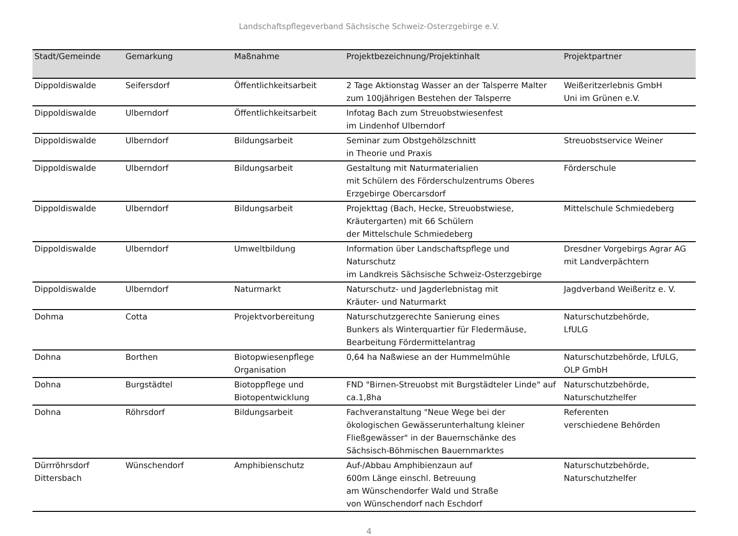Landschaftspflegeverband Sächsische Schweiz-Osterzgebirge e.V.
| Stadt/Gemeinde | Gemarkung | Maßnahme | Projektbezeichnung/Projektinhalt | Projektpartner |
| --- | --- | --- | --- | --- |
| Dippoldiswalde | Seifersdorf | Öffentlichkeitsarbeit | 2 Tage Aktionstag Wasser an der Talsperre Malter zum 100jährigen Bestehen der Talsperre | Weißeritzerlebnis GmbH Uni im Grünen e.V. |
| Dippoldiswalde | Ulberndorf | Öffentlichkeitsarbeit | Infotag Bach zum Streuobstwiesenfest im Lindenhof Ulberndorf | |
| Dippoldiswalde | Ulberndorf | Bildungsarbeit | Seminar zum Obstgehölzschnitt in Theorie und Praxis | Streuobstservice Weiner |
| Dippoldiswalde | Ulberndorf | Bildungsarbeit | Gestaltung mit Naturmaterialien mit Schülern des Förderschulzentrums Oberes Erzgebirge Obercarsdorf | Förderschule |
| Dippoldiswalde | Ulberndorf | Bildungsarbeit | Projekttag (Bach, Hecke, Streuobstwiese, Kräutergarten) mit 66 Schülern der Mittelschule Schmiedeberg | Mittelschule Schmiedeberg |
| Dippoldiswalde | Ulberndorf | Umweltbildung | Information über Landschaftspflege und Naturschutz im Landkreis Sächsische Schweiz-Osterzgebirge | Dresdner Vorgebirgs Agrar AG mit Landverpächtern |
| Dippoldiswalde | Ulberndorf | Naturmarkt | Naturschutz- und Jagderlebnistag mit Kräuter- und Naturmarkt | Jagdverband Weißeritz e. V. |
| Dohma | Cotta | Projektvorbereitung | Naturschutzgerechte Sanierung eines Bunkers als Winterquartier für Fledermäuse, Bearbeitung Fördermittelantrag | Naturschutzbehörde, LfULG |
| Dohna | Borthen | Biotopwiesenpflege Organisation | 0,64 ha Naßwiese an der Hummelmühle | Naturschutzbehörde, LfULG, OLP GmbH |
| Dohna | Burgstädtel | Biotoppflege und Biotopentwicklung | FND "Birnen-Streuobst mit Burgstädteler Linde" auf ca.1,8ha | Naturschutzbehörde, Naturschutzhelfer |
| Dohna | Röhrsdorf | Bildungsarbeit | Fachveranstaltung "Neue Wege bei der ökologischen Gewässerunterhaltung kleiner Fließgewässer" in der Bauernschänke des Sächsisch-Böhmischen Bauernmarktes | Referenten verschiedene Behörden |
| Dürrröhrsdorf Dittersbach | Wünschendorf | Amphibienschutz | Auf-/Abbau Amphibienzaun auf 600m Länge einschl. Betreuung am Wünschendorfer Wald und Straße von Wünschendorf nach Eschdorf | Naturschutzbehörde, Naturschutzhelfer |
4